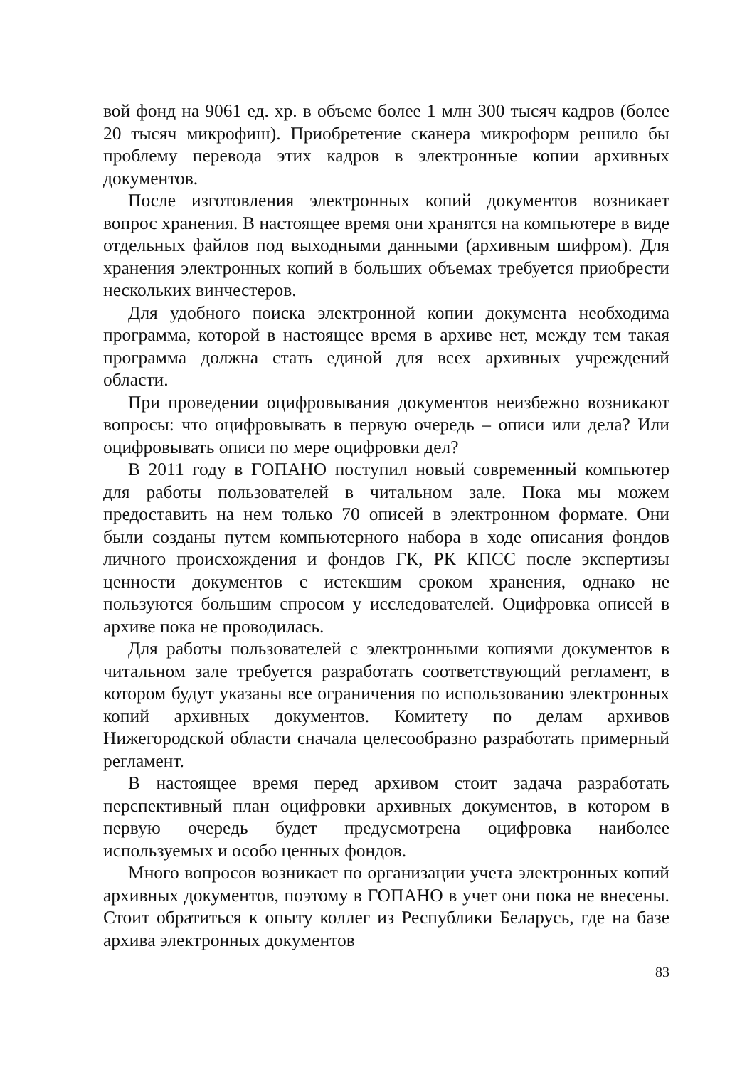вой фонд на 9061 ед. хр. в объеме более 1 млн 300 тысяч кадров (более 20 тысяч микрофиш). Приобретение сканера микроформ решило бы проблему перевода этих кадров в электронные копии архивных документов.
После изготовления электронных копий документов возникает вопрос хранения. В настоящее время они хранятся на компьютере в виде отдельных файлов под выходными данными (архивным шифром). Для хранения электронных копий в больших объемах требуется приобрести нескольких винчестеров.
Для удобного поиска электронной копии документа необходима программа, которой в настоящее время в архиве нет, между тем такая программа должна стать единой для всех архивных учреждений области.
При проведении оцифровывания документов неизбежно возникают вопросы: что оцифровывать в первую очередь – описи или дела? Или оцифровывать описи по мере оцифровки дел?
В 2011 году в ГОПАНО поступил новый современный компьютер для работы пользователей в читальном зале. Пока мы можем предоставить на нем только 70 описей в электронном формате. Они были созданы путем компьютерного набора в ходе описания фондов личного происхождения и фондов ГК, РК КПСС после экспертизы ценности документов с истекшим сроком хранения, однако не пользуются большим спросом у исследователей. Оцифровка описей в архиве пока не проводилась.
Для работы пользователей с электронными копиями документов в читальном зале требуется разработать соответствующий регламент, в котором будут указаны все ограничения по использованию электронных копий архивных документов. Комитету по делам архивов Нижегородской области сначала целесообразно разработать примерный регламент.
В настоящее время перед архивом стоит задача разработать перспективный план оцифровки архивных документов, в котором в первую очередь будет предусмотрена оцифровка наиболее используемых и особо ценных фондов.
Много вопросов возникает по организации учета электронных копий архивных документов, поэтому в ГОПАНО в учет они пока не внесены. Стоит обратиться к опыту коллег из Республики Беларусь, где на базе архива электронных документов
83